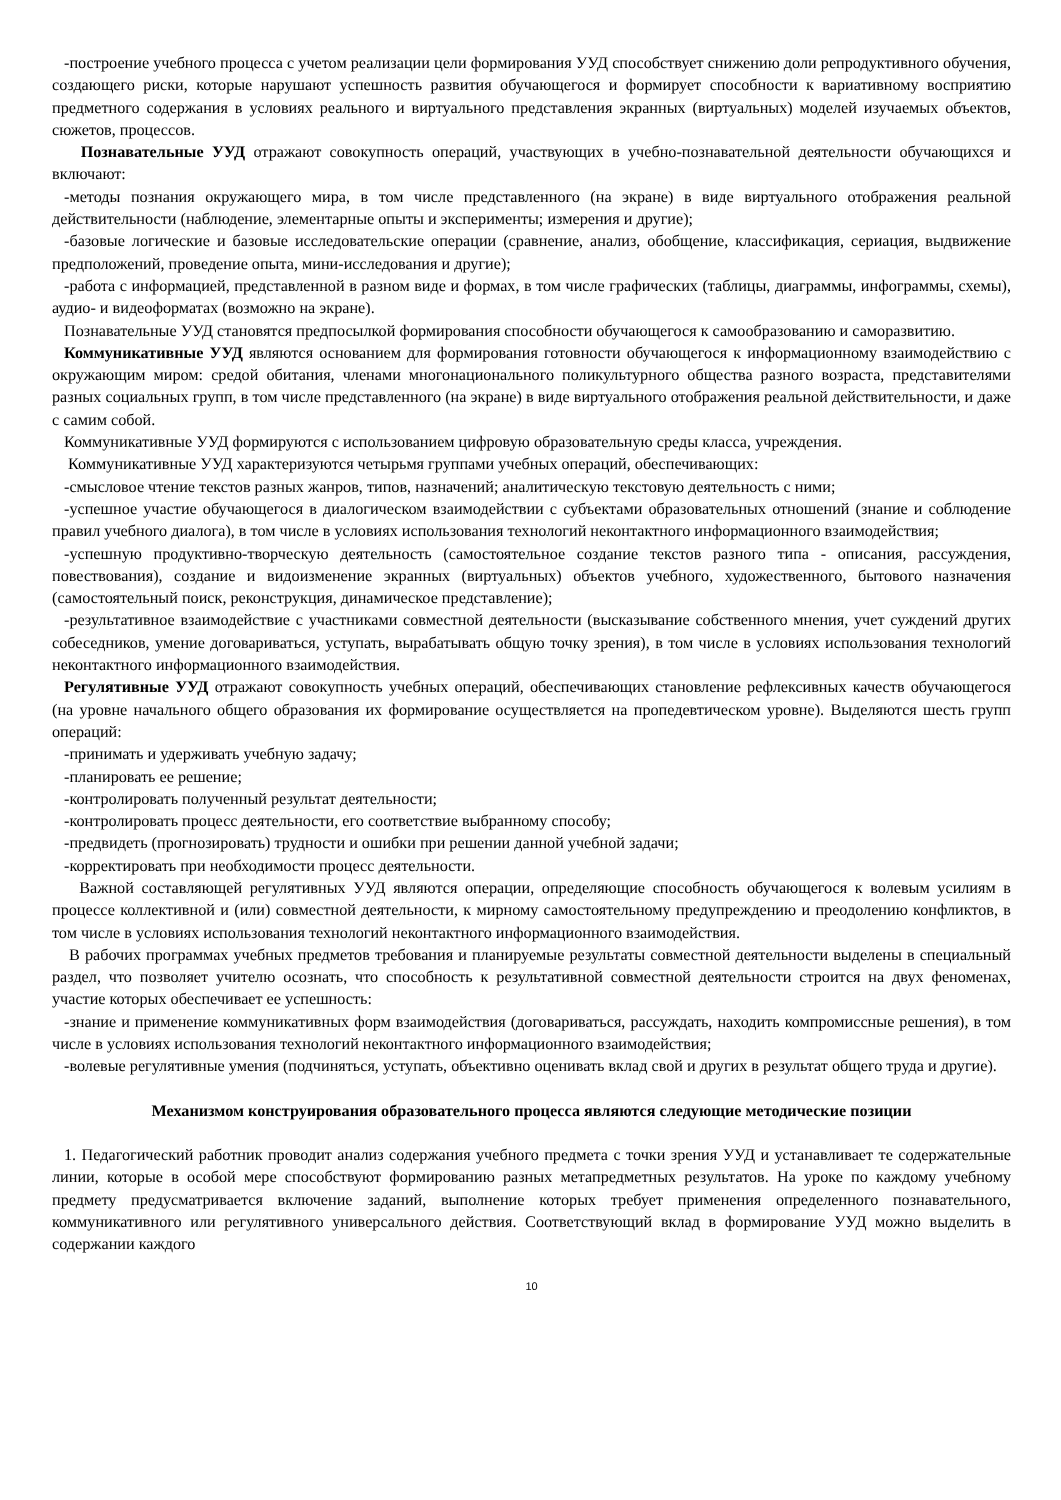-построение учебного процесса с учетом реализации цели формирования УУД способствует снижению доли репродуктивного обучения, создающего риски, которые нарушают успешность развития обучающегося и формирует способности к вариативному восприятию предметного содержания в условиях реального и виртуального представления экранных (виртуальных) моделей изучаемых объектов, сюжетов, процессов.
Познавательные УУД отражают совокупность операций, участвующих в учебно-познавательной деятельности обучающихся и включают:
-методы познания окружающего мира, в том числе представленного (на экране) в виде виртуального отображения реальной действительности (наблюдение, элементарные опыты и эксперименты; измерения и другие);
-базовые логические и базовые исследовательские операции (сравнение, анализ, обобщение, классификация, сериация, выдвижение предположений, проведение опыта, мини-исследования и другие);
-работа с информацией, представленной в разном виде и формах, в том числе графических (таблицы, диаграммы, инфограммы, схемы), аудио- и видеоформатах (возможно на экране).
Познавательные УУД становятся предпосылкой формирования способности обучающегося к самообразованию и саморазвитию.
Коммуникативные УУД являются основанием для формирования готовности обучающегося к информационному взаимодействию с окружающим миром: средой обитания, членами многонационального поликультурного общества разного возраста, представителями разных социальных групп, в том числе представленного (на экране) в виде виртуального отображения реальной действительности, и даже с самим собой.
Коммуникативные УУД формируются с использованием цифровую образовательную среды класса, учреждения.
Коммуникативные УУД характеризуются четырьмя группами учебных операций, обеспечивающих:
-смысловое чтение текстов разных жанров, типов, назначений; аналитическую текстовую деятельность с ними;
-успешное участие обучающегося в диалогическом взаимодействии с субъектами образовательных отношений (знание и соблюдение правил учебного диалога), в том числе в условиях использования технологий неконтактного информационного взаимодействия;
-успешную продуктивно-творческую деятельность (самостоятельное создание текстов разного типа - описания, рассуждения, повествования), создание и видоизменение экранных (виртуальных) объектов учебного, художественного, бытового назначения (самостоятельный поиск, реконструкция, динамическое представление);
-результативное взаимодействие с участниками совместной деятельности (высказывание собственного мнения, учет суждений других собеседников, умение договариваться, уступать, вырабатывать общую точку зрения), в том числе в условиях использования технологий неконтактного информационного взаимодействия.
Регулятивные УУД отражают совокупность учебных операций, обеспечивающих становление рефлексивных качеств обучающегося (на уровне начального общего образования их формирование осуществляется на пропедевтическом уровне). Выделяются шесть групп операций:
-принимать и удерживать учебную задачу;
-планировать ее решение;
-контролировать полученный результат деятельности;
-контролировать процесс деятельности, его соответствие выбранному способу;
-предвидеть (прогнозировать) трудности и ошибки при решении данной учебной задачи;
-корректировать при необходимости процесс деятельности.
Важной составляющей регулятивных УУД являются операции, определяющие способность обучающегося к волевым усилиям в процессе коллективной и (или) совместной деятельности, к мирному самостоятельному предупреждению и преодолению конфликтов, в том числе в условиях использования технологий неконтактного информационного взаимодействия.
В рабочих программах учебных предметов требования и планируемые результаты совместной деятельности выделены в специальный раздел, что позволяет учителю осознать, что способность к результативной совместной деятельности строится на двух феноменах, участие которых обеспечивает ее успешность:
-знание и применение коммуникативных форм взаимодействия (договариваться, рассуждать, находить компромиссные решения), в том числе в условиях использования технологий неконтактного информационного взаимодействия;
-волевые регулятивные умения (подчиняться, уступать, объективно оценивать вклад свой и других в результат общего труда и другие).
Механизмом конструирования образовательного процесса являются следующие методические позиции
1. Педагогический работник проводит анализ содержания учебного предмета с точки зрения УУД и устанавливает те содержательные линии, которые в особой мере способствуют формированию разных метапредметных результатов. На уроке по каждому учебному предмету предусматривается включение заданий, выполнение которых требует применения определенного познавательного, коммуникативного или регулятивного универсального действия. Соответствующий вклад в формирование УУД можно выделить в содержании каждого
10